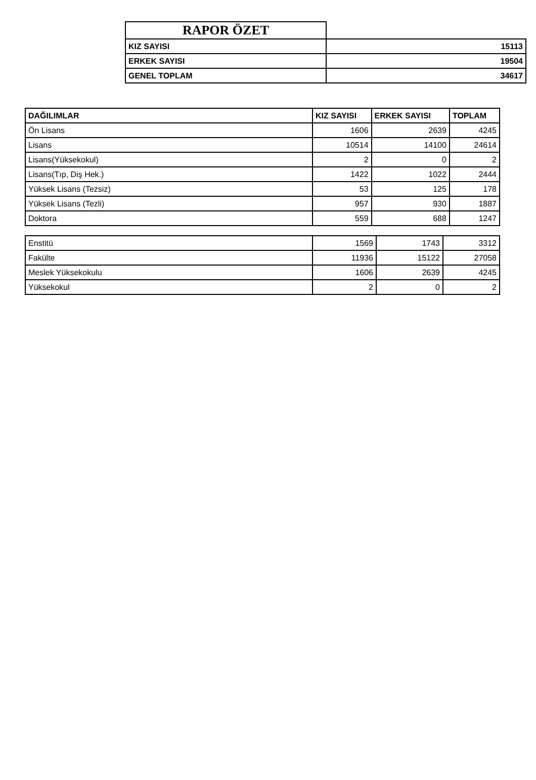| RAPOR ÖZET | |
| KIZ SAYISI | 15113 |
| ERKEK SAYISI | 19504 |
| GENEL TOPLAM | 34617 |
| DAĞILIMLAR | KIZ SAYISI | ERKEK SAYISI | TOPLAM |
| --- | --- | --- | --- |
| Ön Lisans | 1606 | 2639 | 4245 |
| Lisans | 10514 | 14100 | 24614 |
| Lisans(Yüksekokul) | 2 | 0 | 2 |
| Lisans(Tıp, Diş Hek.) | 1422 | 1022 | 2444 |
| Yüksek Lisans (Tezsiz) | 53 | 125 | 178 |
| Yüksek Lisans (Tezli) | 957 | 930 | 1887 |
| Doktora | 559 | 688 | 1247 |
| Enstitü | 1569 | 1743 | 3312 |
| Fakülte | 11936 | 15122 | 27058 |
| Meslek Yüksekokulu | 1606 | 2639 | 4245 |
| Yüksekokul | 2 | 0 | 2 |